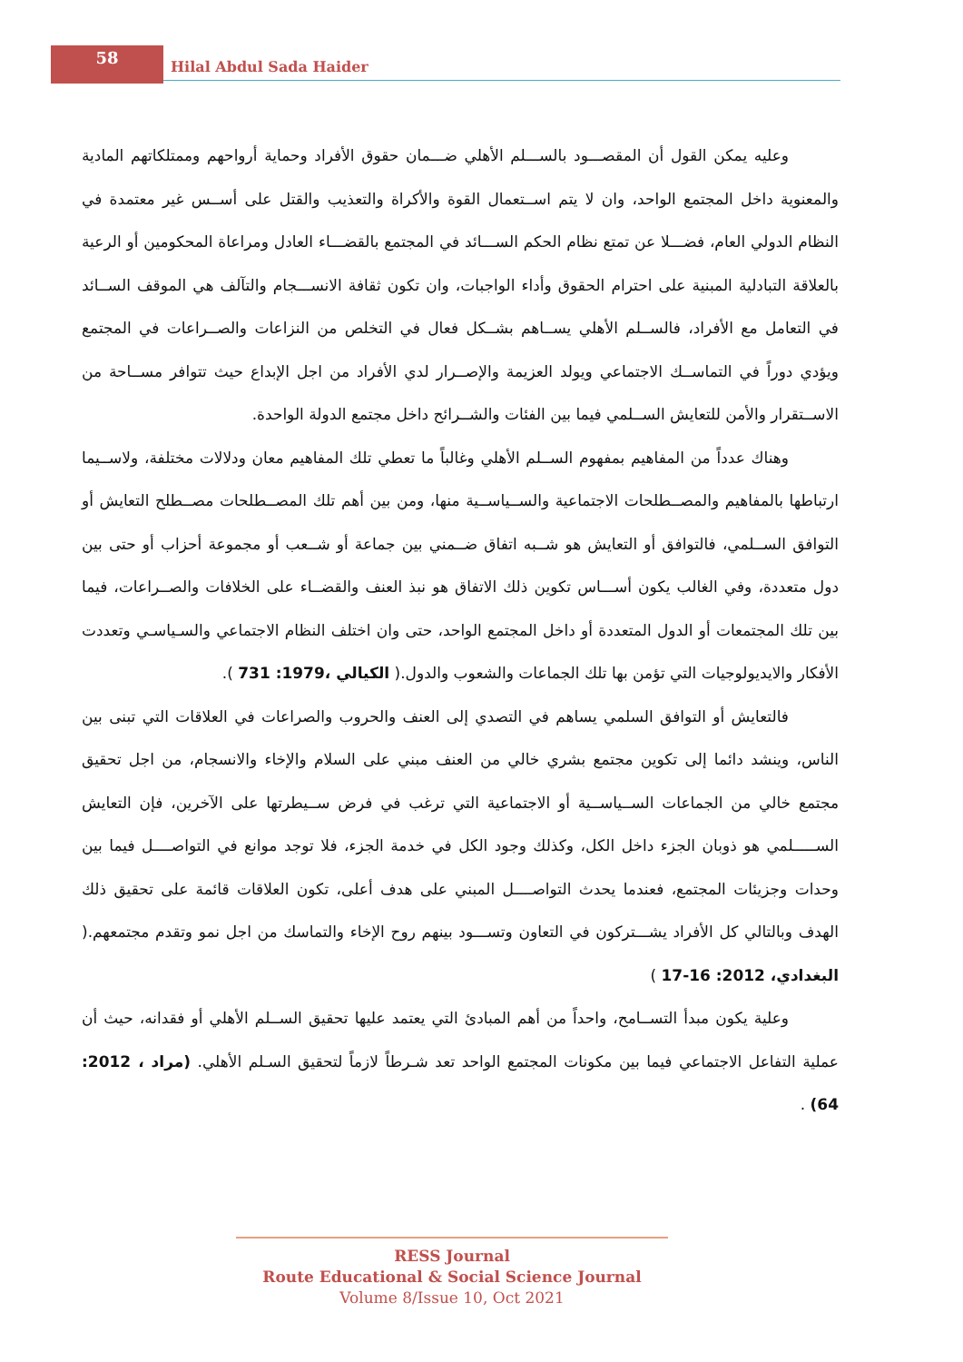58
Hilal Abdul Sada Haider
وعليه يمكن القول أن المقصـــود بالســـلم الأهلي ضـــمان حقوق الأفراد وحماية أرواحهم وممتلكاتهم المادية والمعنوية داخل المجتمع الواحد، وان لا يتم اســتعمال القوة والأكراة والتعذيب والقتل على أســس غير معتمدة في النظام الدولي العام، فضـــلا عن تمتع نظام الحكم الســـائد في المجتمع بالقضـــاء العادل ومراعاة المحكومين أو الرعية بالعلاقة التبادلية المبنية على احترام الحقوق وأداء الواجبات، وان تكون ثقافة الانســـجام والتآلف هي الموقف الســائد في التعامل مع الأفراد، فالســلم الأهلي يســاهم بشــكل فعال في التخلص من النزاعات والصــراعات في المجتمع ويؤدي دوراً في التماســك الاجتماعي ويولد العزيمة والإصــرار لدي الأفراد من اجل الإبداع حيث تتوافر مســاحة من الاســتقرار والأمن للتعايش الســلمي فيما بين الفئات والشــرائح داخل مجتمع الدولة الواحدة.
وهناك عدداً من المفاهيم بمفهوم الســلم الأهلي وغالباً ما تعطي تلك المفاهيم معان ودلالات مختلفة، ولاســيما ارتباطها بالمفاهيم والمصــطلحات الاجتماعية والســياســية منها، ومن بين أهم تلك المصــطلحات مصــطلح التعايش أو التوافق الســلمي، فالتوافق أو التعايش هو شــبه اتفاق ضــمني بين جماعة أو شــعب أو مجموعة أحزاب أو حتى بين دول متعددة، وفي الغالب يكون أســـاس تكوين ذلك الاتفاق هو نبذ العنف والقضــاء على الخلافات والصــراعات، فيما بين تلك المجتمعات أو الدول المتعددة أو داخل المجتمع الواحد، حتى وان اختلف النظام الاجتماعي والسـياسـي وتعددت الأفكار والايديولوجيات التي تؤمن بها تلك الجماعات والشعوب والدول.( الكيالي ،1979: 731 ).
فالتعايش أو التوافق السلمي يساهم في التصدي إلى العنف والحروب والصراعات في العلاقات التي تبنى بين الناس، وينشد دائما إلى تكوين مجتمع بشري خالي من العنف مبني على السلام والإخاء والانسجام، من اجل تحقيق مجتمع خالي من الجماعات الســياســية أو الاجتماعية التي ترغب في فرض ســيطرتها على الآخرين، فإن التعايش الســـــلمي هو ذوبان الجزء داخل الكل، وكذلك وجود الكل في خدمة الجزء، فلا توجد موانع في التواصــــل فيما بين وحدات وجزيئات المجتمع، فعندما يحدث التواصــــل المبني على هدف أعلى، تكون العلاقات قائمة على تحقيق ذلك الهدف وبالتالي كل الأفراد يشـــتركون في التعاون وتســـود بينهم روح الإخاء والتماسك من اجل نمو وتقدم مجتمعهم.( البغدادي، 2012: 16-17 )
وعلية يكون مبدأ التســامح، واحداً من أهم المبادئ التي يعتمد عليها تحقيق الســلم الأهلي أو فقدانه، حيث أن عملية التفاعل الاجتماعي فيما بين مكونات المجتمع الواحد تعد شـرطاً لازماً لتحقيق السـلم الأهلي. (مراد ، 2012: 64) .
RESS Journal
Route Educational & Social Science Journal
Volume 8/Issue 10, Oct 2021